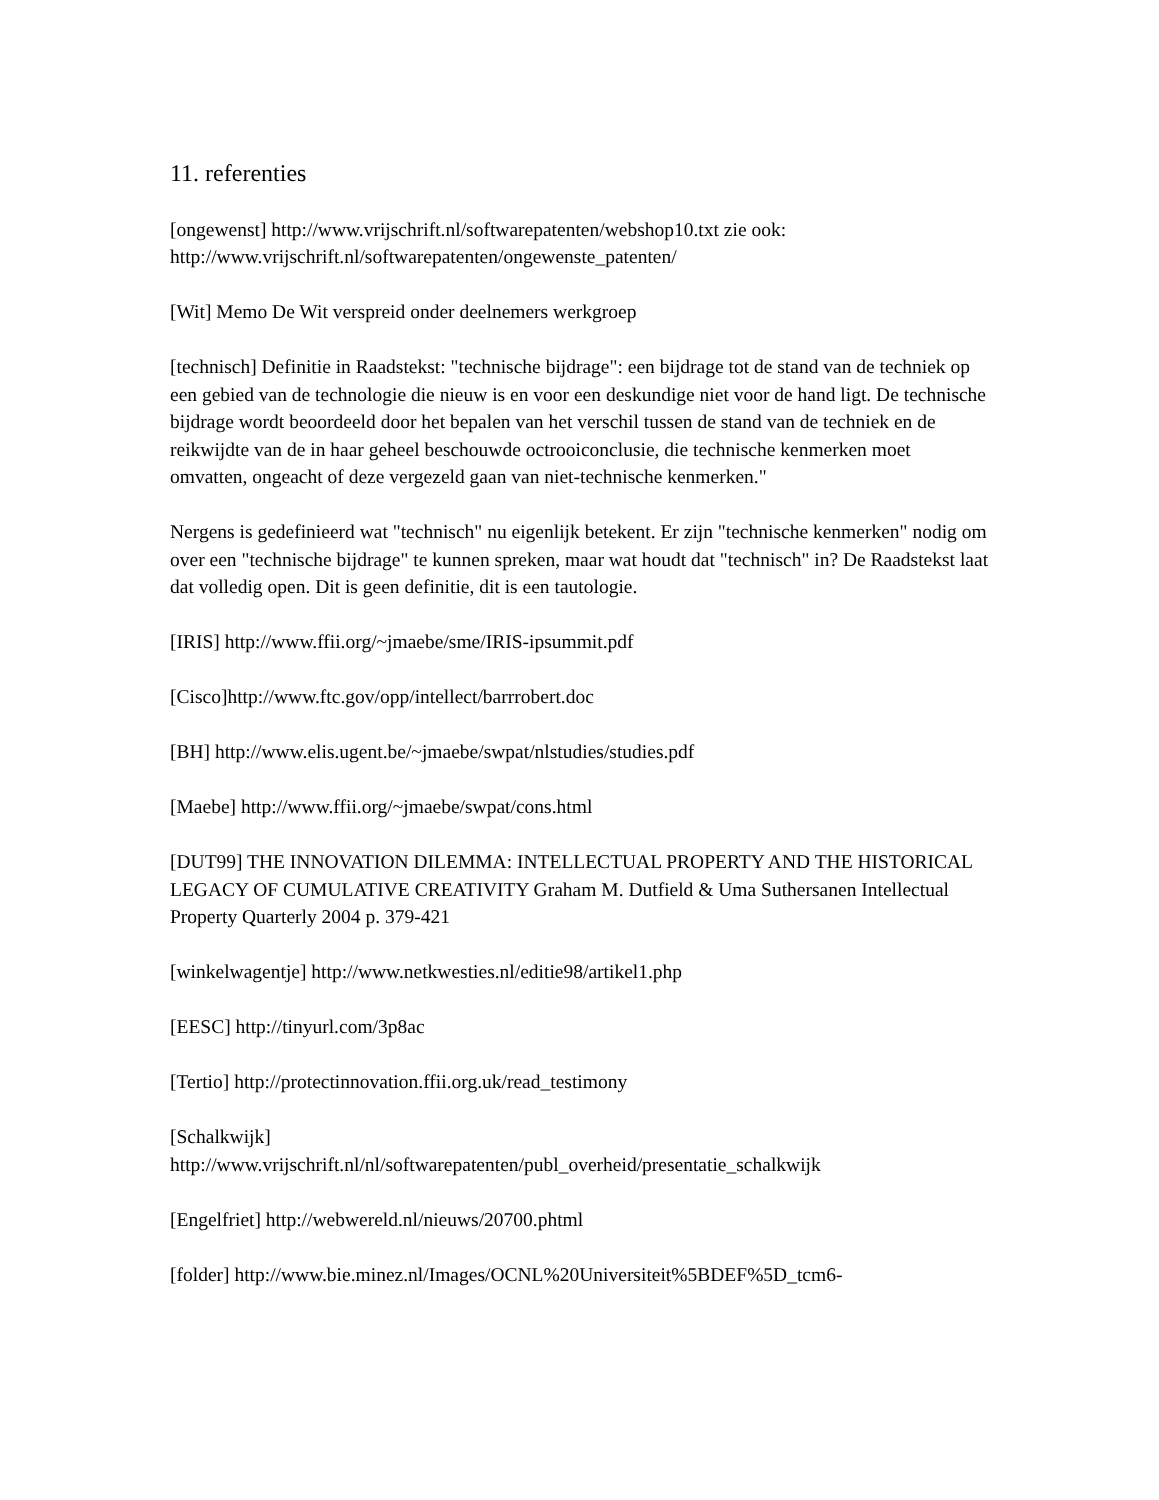11. referenties
[ongewenst] http://www.vrijschrift.nl/softwarepatenten/webshop10.txt zie ook: http://www.vrijschrift.nl/softwarepatenten/ongewenste_patenten/
[Wit] Memo De Wit verspreid onder deelnemers werkgroep
[technisch] Definitie in Raadstekst: "technische bijdrage": een bijdrage tot de stand van de techniek op een gebied van de technologie die nieuw is en voor een deskundige niet voor de hand ligt. De technische bijdrage wordt beoordeeld door het bepalen van het verschil tussen de stand van de techniek en de reikwijdte van de in haar geheel beschouwde octrooiconclusie, die technische kenmerken moet omvatten, ongeacht of deze vergezeld gaan van niet-technische kenmerken."
Nergens is gedefinieerd wat "technisch" nu eigenlijk betekent. Er zijn "technische kenmerken" nodig om over een "technische bijdrage" te kunnen spreken, maar wat houdt dat "technisch" in? De Raadstekst laat dat volledig open. Dit is geen definitie, dit is een tautologie.
[IRIS] http://www.ffii.org/~jmaebe/sme/IRIS-ipsummit.pdf
[Cisco]http://www.ftc.gov/opp/intellect/barrrobert.doc
[BH] http://www.elis.ugent.be/~jmaebe/swpat/nlstudies/studies.pdf
[Maebe] http://www.ffii.org/~jmaebe/swpat/cons.html
[DUT99] THE INNOVATION DILEMMA: INTELLECTUAL PROPERTY AND THE HISTORICAL LEGACY OF CUMULATIVE CREATIVITY Graham M. Dutfield & Uma Suthersanen Intellectual Property Quarterly 2004 p. 379-421
[winkelwagentje] http://www.netkwesties.nl/editie98/artikel1.php
[EESC] http://tinyurl.com/3p8ac
[Tertio] http://protectinnovation.ffii.org.uk/read_testimony
[Schalkwijk]
http://www.vrijschrift.nl/nl/softwarepatenten/publ_overheid/presentatie_schalkwijk
[Engelfriet] http://webwereld.nl/nieuws/20700.phtml
[folder] http://www.bie.minez.nl/Images/OCNL%20Universiteit%5BDEF%5D_tcm6-